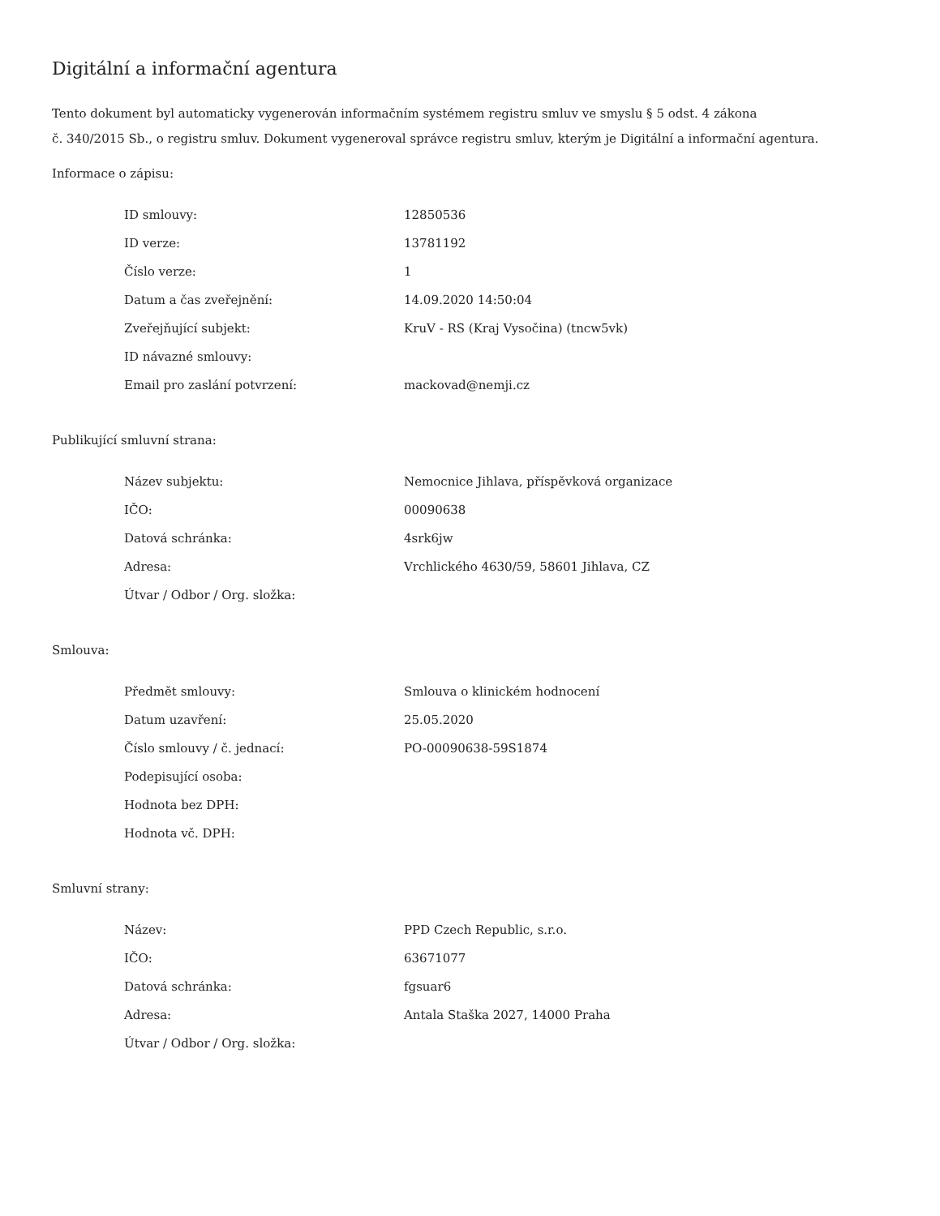Digitální a informační agentura
Tento dokument byl automaticky vygenerován informačním systémem registru smluv ve smyslu § 5 odst. 4 zákona
č. 340/2015 Sb., o registru smluv. Dokument vygeneroval správce registru smluv, kterým je Digitální a informační agentura.
Informace o zápisu:
| ID smlouvy: | 12850536 |
| ID verze: | 13781192 |
| Číslo verze: | 1 |
| Datum a čas zveřejnění: | 14.09.2020 14:50:04 |
| Zveřejňující subjekt: | KruV - RS (Kraj Vysočina) (tncw5vk) |
| ID návazné smlouvy: | |
| Email pro zaslání potvrzení: | mackovad@nemji.cz |
Publikující smluvní strana:
| Název subjektu: | Nemocnice Jihlava, příspěvková organizace |
| IČO: | 00090638 |
| Datová schránka: | 4srk6jw |
| Adresa: | Vrchlického 4630/59, 58601 Jihlava, CZ |
| Útvar / Odbor / Org. složka: | |
Smlouva:
| Předmět smlouvy: | Smlouva o klinickém hodnocení |
| Datum uzavření: | 25.05.2020 |
| Číslo smlouvy / č. jednací: | PO-00090638-59S1874 |
| Podepisující osoba: | |
| Hodnota bez DPH: | |
| Hodnota vč. DPH: | |
Smluvní strany:
| Název: | PPD Czech Republic, s.r.o. |
| IČO: | 63671077 |
| Datová schránka: | fgsuar6 |
| Adresa: | Antala Staška 2027, 14000 Praha |
| Útvar / Odbor / Org. složka: | |